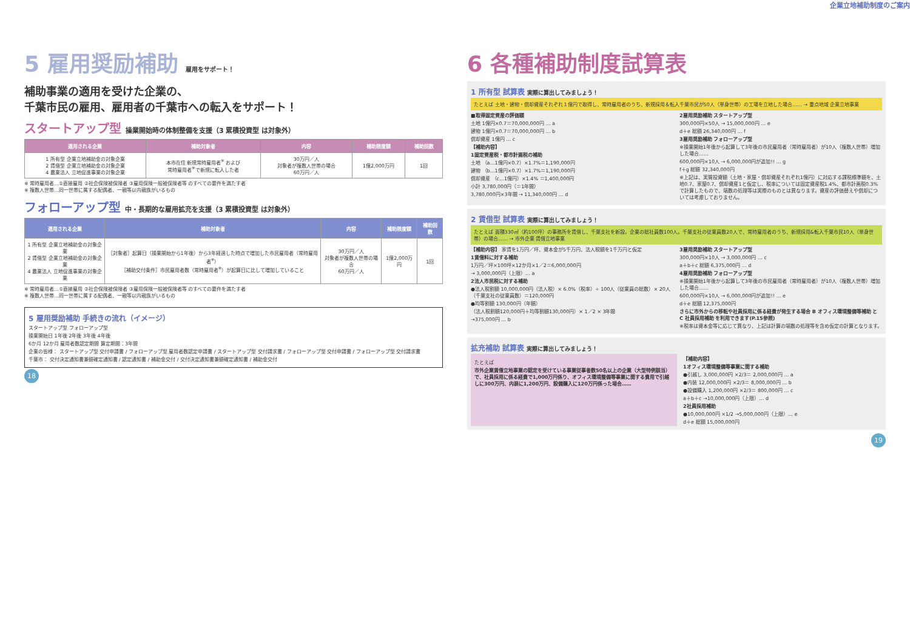企業立地補助制度のご案内
5 雇用奨励補助 雇用をサポート！
補助事業の適用を受けた企業の、
千葉市民の雇用、雇用者の千葉市への転入をサポート！
スタートアップ型 操業開始時の体制整備を支援（3 累積投資型 は対象外）
| 適用される企業 | 補助対象者 | 内容 | 補助限度額 | 補助回数 |
| --- | --- | --- | --- | --- |
| 1 所有型 企業立地補助金の対象企業 2 賃借型 企業立地補助金の対象企業 4 農業法人 立地促進事業の対象企業 | 本市在住 新規常時雇用者<sup>※</sup> および 常時雇用者<sup>※</sup>で新規に転入した者 | 30万円／人 対象者が複数人世帯の場合 60万円／人 | 1億2,000万円 | 1回 |
※ 常時雇用者…①直接雇用 ②社会保険被保険者 ③雇用保険一般被保険者等 のすべての要件を満たす者
※ 複数人世帯…同一世帯に属する配偶者、一親等以内親族がいるもの
フォローアップ型 中・長期的な雇用拡充を支援（3 累積投資型 は対象外）
| 適用される企業 | 補助対象者 | 内容 | 補助限度額 | 補助回数 |
| --- | --- | --- | --- | --- |
| 1 所有型 企業立地補助金の対象企業 2 賃借型 企業立地補助金の対象企業 4 農業法人 立地促進事業の対象企業 | ［対象者］起算日（操業開始から1年後）から3年経過した時点で増加した市民雇用者（常時雇用者<sup>※</sup>） ［補助交付条件］市民雇用者数（常時雇用者<sup>※</sup>）が起算日に比して増加していること | 30万円／人 対象者が複数人世帯の場合 60万円／人 | 1億2,000万円 | 1回 |
※ 常時雇用者…①直接雇用 ②社会保険被保険者 ③雇用保険一般被保険者等 のすべての要件を満たす者
※ 複数人世帯…同一世帯に属する配偶者、一親等以内親族がいるもの
5 雇用奨励補助 手続きの流れ（イメージ）
スタートアップ型 フォローアップ型
操業開始日 1年後 2年後 3年後 4年後
6か月 12か月 雇用者数認定期間 算定期間：3年間
企業の皆様： スタートアップ型 交付申請書 / フォローアップ型 雇用者数認定申請書 / スタートアップ型 交付請求書 / フォローアップ型 交付申請書 / フォローアップ型 交付請求書
千葉市： 交付決定通知書兼額確定通知書 / 認定通知書 / 補助金交付 / 交付決定通知書兼額確定通知書 / 補助金交付
18
6 各種補助制度試算表
1 所有型 試算表 実際に算出してみましょう！
たとえば 土地・建物・償却資産それぞれ１億円で取得し、常時雇用者のうち、新規採用＆転入千葉市民が50人（単身世帯）の工場を立地した場合…… → 重点地域 企業立地事業
■取得固定資産の評価額
土地 1億円×0.7＝70,000,000円 … a
建物 1億円×0.7＝70,000,000円 … b
償却資産 1億円 … c
【補助内容】
1固定資産税・都市計画税の補助
土地 （a…1億円×0.7）×1.7%＝1,190,000円
建物 （b…1億円×0.7）×1.7%＝1,190,000円
償却資産 （c…1億円）×1.4% ＝1,400,000円
小計 3,780,000円（＝1年間）
3,780,000円×3年間 → 11,340,000円 … d
2雇用奨励補助 スタートアップ型
300,000円×50人 → 15,000,000円 … e
d＋e 総額 26,340,000円 … f
3雇用奨励補助 フォローアップ型
※操業開始1年後から起算して3年後の市民雇用者（常時雇用者）が10人（複数人世帯）増加した場合……
600,000円×10人 → 6,000,000円が追加!! … g
f＋g 総額 32,340,000円
※上記は、実質投資額（土地・家屋・償却資産それぞれ1億円）に対応する課税標準額を、土地0.7、家屋0.7、償却資産1と仮定し、税率については固定資産税1.4%、都市計画税0.3%で計算したもので、端数の処理等は実際のものとは異なります。資産の評価替えや償却については考慮しておりません。
2 賃借型 試算表 実際に算出してみましょう！
たとえば 面積330㎡（約100坪）の事務所を賃借し、千葉支社を新設。企業の総社員数100人。千葉支社の従業員数20人で、常時雇用者のうち、新規採用&転入千葉市民10人（単身世帯）の場合…… → 市外企業 賃借立地事業
【補助内容】 家賃を1万円／坪、資本金が5千万円、法人税額を1千万円と仮定
1賃借料に対する補助
1万円／坪×100坪×12か月×1／2＝6,000,000円
→ 3,000,000円（上限）… a
2法人市民税に対する補助
●法人税割額 10,000,000円（法人税）× 6.0%（税率）÷ 100人（従業員の総数）× 20人（千葉支社の従業員数）＝120,000円
●均等割額 130,000円（年額）
（法人税割額120,000円＋均等割額130,000円）× 1／2 × 3年間
→375,000円 … b
3雇用奨励補助 スタートアップ型
300,000円×10人 → 3,000,000円 … c
a＋b＋c 総額 6,375,000円 … d
4雇用奨励補助 フォローアップ型
※操業開始1年後から起算して3年後の市民雇用者（常時雇用者）が10人（複数人世帯）増加した場合……
600,000円×10人 → 6,000,000円が追加!! … e
d＋e 総額 12,375,000円
さらに市外からの移転や社員採用に係る経費が発生する場合 B オフィス環境整備等補助 と C 社員採用補助 を利用できます(P.15参照)
※税率は資本金等に応じて異なり、上記は計算の端数の処理等を含め仮定の計算となります。
拡充補助 試算表 実際に算出してみましょう！
たとえば
市外企業賃借立地事業の認定を受けている事業従事者数50名以上の企業（大型特例該当）で、社員採用に係る経費で1,000万円係り、オフィス環境整備等事業に関する費用で引越しに300万円、内装に1,200万円、設備購入に120万円係った場合……
【補助内容】
1オフィス環境整備等事業に関する補助
●引越し 3,000,000円 ×2/3＝ 2,000,000円 … a
●内装 12,000,000円 ×2/3＝ 8,000,000円 … b
●設備購入 1,200,000円 ×2/3＝ 800,000円 … c
a＋b＋c →10,000,000円（上限）… d
2社員採用補助
●10,000,000円 ×1/2 →5,000,000円（上限）… e
d＋e 総額 15,000,000円
19